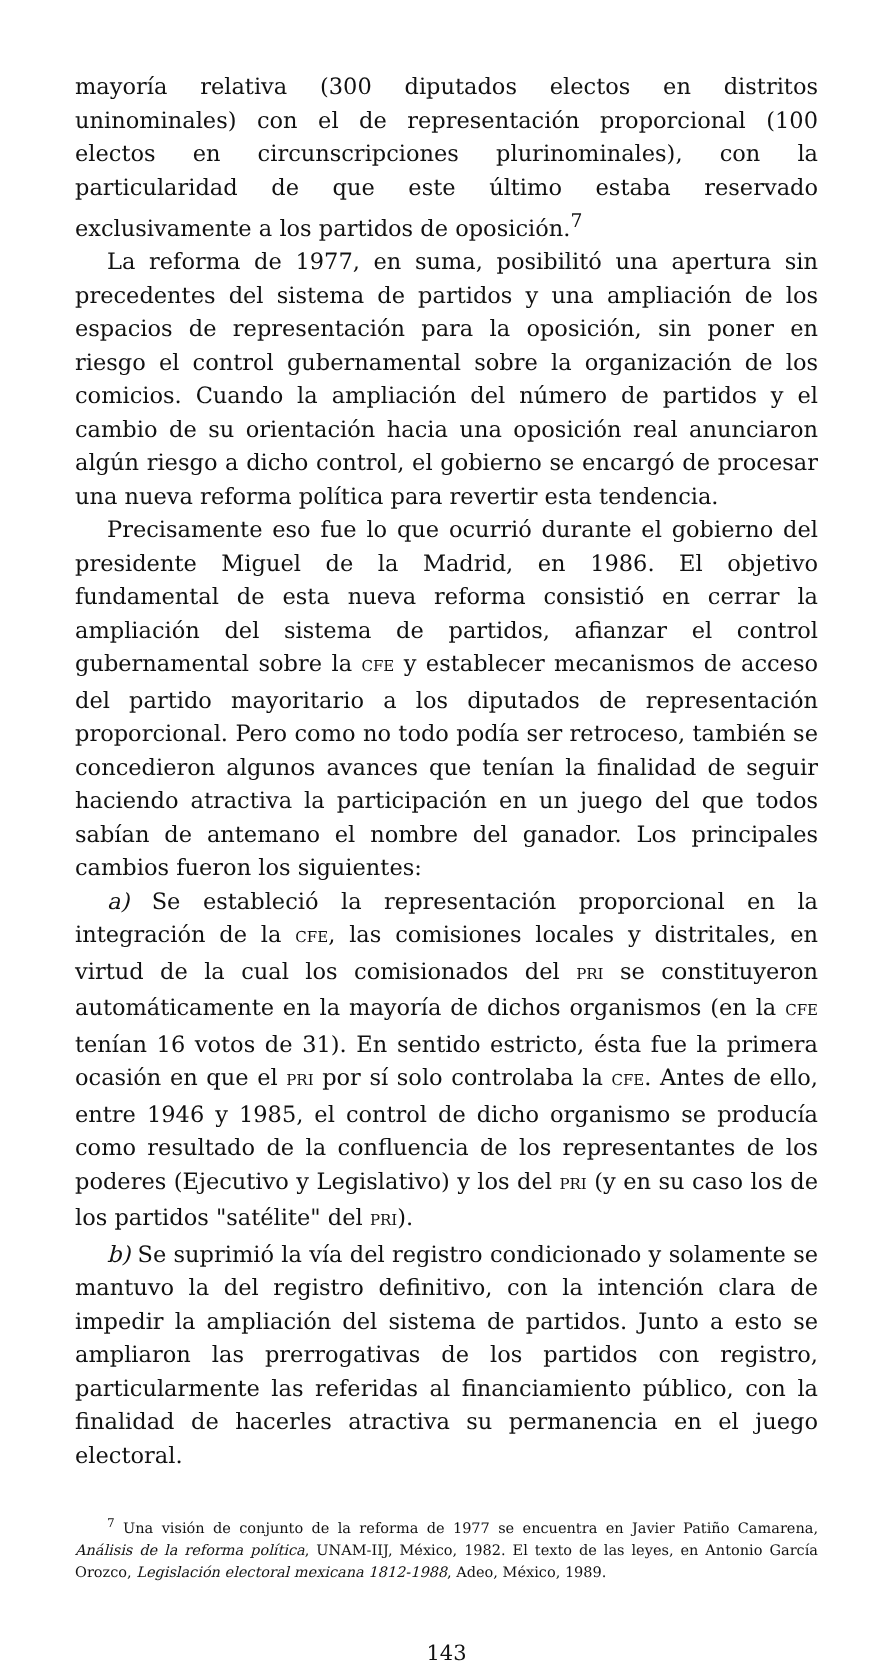mayoría relativa (300 diputados electos en distritos uninominales) con el de representación proporcional (100 electos en circunscripciones plurinominales), con la particularidad de que este último estaba reservado exclusivamente a los partidos de oposición.<sup>7</sup>
La reforma de 1977, en suma, posibilitó una apertura sin precedentes del sistema de partidos y una ampliación de los espacios de representación para la oposición, sin poner en riesgo el control gubernamental sobre la organización de los comicios. Cuando la ampliación del número de partidos y el cambio de su orientación hacia una oposición real anunciaron algún riesgo a dicho control, el gobierno se encargó de procesar una nueva reforma política para revertir esta tendencia.
Precisamente eso fue lo que ocurrió durante el gobierno del presidente Miguel de la Madrid, en 1986. El objetivo fundamental de esta nueva reforma consistió en cerrar la ampliación del sistema de partidos, afianzar el control gubernamental sobre la CFE y establecer mecanismos de acceso del partido mayoritario a los diputados de representación proporcional. Pero como no todo podía ser retroceso, también se concedieron algunos avances que tenían la finalidad de seguir haciendo atractiva la participación en un juego del que todos sabían de antemano el nombre del ganador. Los principales cambios fueron los siguientes:
a) Se estableció la representación proporcional en la integración de la CFE, las comisiones locales y distritales, en virtud de la cual los comisionados del PRI se constituyeron automáticamente en la mayoría de dichos organismos (en la CFE tenían 16 votos de 31). En sentido estricto, ésta fue la primera ocasión en que el PRI por sí solo controlaba la CFE. Antes de ello, entre 1946 y 1985, el control de dicho organismo se producía como resultado de la confluencia de los representantes de los poderes (Ejecutivo y Legislativo) y los del PRI (y en su caso los de los partidos "satélite" del PRI).
b) Se suprimió la vía del registro condicionado y solamente se mantuvo la del registro definitivo, con la intención clara de impedir la ampliación del sistema de partidos. Junto a esto se ampliaron las prerrogativas de los partidos con registro, particularmente las referidas al financiamiento público, con la finalidad de hacerles atractiva su permanencia en el juego electoral.
<sup>7</sup> Una visión de conjunto de la reforma de 1977 se encuentra en Javier Patiño Camarena, Análisis de la reforma política, UNAM-IIJ, México, 1982. El texto de las leyes, en Antonio García Orozco, Legislación electoral mexicana 1812-1988, Adeo, México, 1989.
143